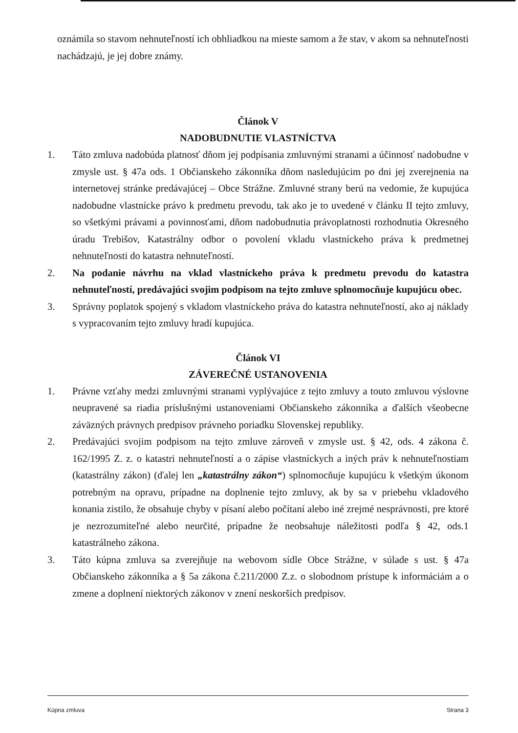oznámila so stavom nehnuteľností ich obhliadkou na mieste samom a že stav, v akom sa nehnuteľnosti nachádzajú, je jej dobre známy.
Článok V
NADOBUDNUTIE VLASTNÍCTVA
1. Táto zmluva nadobúda platnosť dňom jej podpísania zmluvnými stranami a účinnosť nadobudne v zmysle ust. § 47a ods. 1 Občianskeho zákonníka dňom nasledujúcim po dni jej zverejnenia na internetovej stránke predávajúcej – Obce Strážne. Zmluvné strany berú na vedomie, že kupujúca nadobudne vlastnícke právo k predmetu prevodu, tak ako je to uvedené v článku II tejto zmluvy, so všetkými právami a povinnosťami, dňom nadobudnutia právoplatnosti rozhodnutia Okresného úradu Trebišov, Katastrálny odbor o povolení vkladu vlastníckeho práva k predmetnej nehnuteľnosti do katastra nehnuteľností.
2. Na podanie návrhu na vklad vlastníckeho práva k predmetu prevodu do katastra nehnuteľností, predávajúci svojim podpisom na tejto zmluve splnomocňuje kupujúcu obec.
3. Správny poplatok spojený s vkladom vlastníckeho práva do katastra nehnuteľností, ako aj náklady s vypracovaním tejto zmluvy hradí kupujúca.
Článok VI
ZÁVEREČNÉ USTANOVENIA
1. Právne vzťahy medzi zmluvnými stranami vyplývajúce z tejto zmluvy a touto zmluvou výslovne neupravené sa riadia príslušnými ustanoveniami Občianskeho zákonníka a ďalších všeobecne záväzných právnych predpisov právneho poriadku Slovenskej republiky.
2. Predávajúci svojim podpisom na tejto zmluve zároveň v zmysle ust. § 42, ods. 4 zákona č. 162/1995 Z. z. o katastri nehnuteľností a o zápise vlastníckych a iných práv k nehnuteľnostiam (katastrálny zákon) (ďalej len „katastrálny zákon“) splnomocňuje kupujúcu k všetkým úkonom potrebným na opravu, prípadne na doplnenie tejto zmluvy, ak by sa v priebehu vkladového konania zistilo, že obsahuje chyby v písaní alebo počítaní alebo iné zrejmé nesprávnosti, pre ktoré je nezrozumiteľné alebo neurčité, prípadne že neobsahuje náležitosti podľa § 42, ods.1 katastrálneho zákona.
3. Táto kúpna zmluva sa zverejňuje na webovom sídle Obce Strážne, v súlade s ust. § 47a Občianskeho zákonníka a § 5a zákona č.211/2000 Z.z. o slobodnom prístupe k informáciám a o zmene a doplnení niektorých zákonov v znení neskorších predpisov.
Kúpna zmluva Strana 3